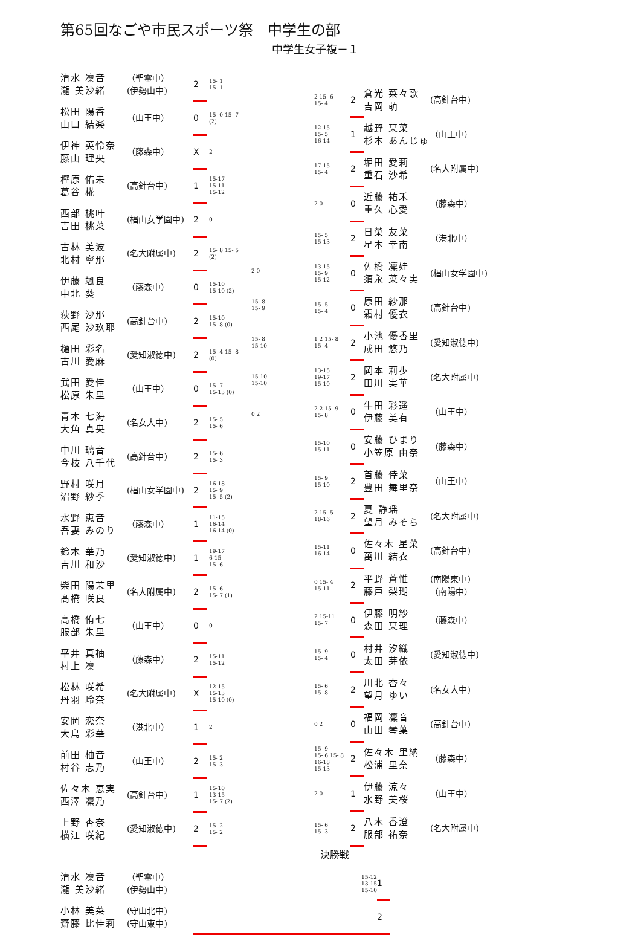第65回なごや市民スポーツ祭　中学生の部
中学生女子複－１
| 清水 凜音 瀧 美沙緒 | （聖霊中） (伊勢山中) | 2 | 15- 1 15- 1 |
| 松田 陽香 山口 結楽 | （山王中） | 0 | 15- 0 15- 7 (2) |
| 伊神 英怜奈 藤山 理央 | （藤森中） | X | 2 |
| 樫原 佑未 葛谷 椛 | (高針台中) | 1 | 15-17 15-11 15-12 |
| 西部 桃叶 吉田 桃菜 | (椙山女学園中) | 2 | 0 |
| 古林 美波 北村 寧那 | (名大附属中) | 2 | 15- 8 15- 5 (2) |
| 伊藤 颯良 中北 葵 | （藤森中） | 0 | 15-10 15-10 (2) |
| 荻野 沙那 西尾 沙玖耶 | (高針台中) | 2 | 15-10 15- 8 (0) |
| 樋田 彩名 古川 愛麻 | (愛知淑徳中) | 2 | 15- 4 15- 8 (0) |
| 武田 愛佳 松原 朱里 | （山王中） | 0 | 15- 7 15-13 (0) |
| 青木 七海 大角 真央 | (名女大中) | 2 | 15- 5 15- 6 |
| 中川 璃音 今枝 八千代 | (高針台中) | 2 | 15- 6 15- 3 |
| 野村 咲月 沼野 紗季 | (椙山女学園中) | 2 | 16-18 15- 9 15- 5 (2) |
| 水野 恵音 吾妻 みのり | （藤森中） | 1 | 11-15 16-14 16-14 (0) |
| 鈴木 華乃 吉川 和沙 | (愛知淑徳中) | 1 | 19-17 6-15 15- 6 |
| 柴田 陽茉里 髙橋 咲良 | (名大附属中) | 2 | 15- 6 15- 7 (1) |
| 高橋 侑七 服部 朱里 | （山王中） | 0 | 0 |
| 平井 真柚 村上 凜 | （藤森中） | 2 | 15-11 15-12 |
| 松林 咲希 丹羽 玲奈 | (名大附属中) | X | 12-15 15-13 15-10 (0) |
| 安岡 恋奈 大島 彩華 | （港北中） | 1 | 2 |
| 前田 柚音 村谷 志乃 | （山王中） | 2 | 15- 2 15- 3 |
| 佐々木 恵実 西澤 凜乃 | (高針台中) | 1 | 15-10 13-15 15- 7 (2) |
| 上野 杏奈 横江 咲紀 | (愛知淑徳中) | 2 | 15- 2 15- 2 |
2 0
15- 8
15- 9
15- 8
15-10
15-10
15-10
0 2
| 2 15- 6 15- 4 | 2 | 倉光 菜々歌 吉岡 萌 | (高針台中) |
| 12-15 15- 5 16-14 | 1 | 越野 栞菜 杉本 あんじゅ | （山王中） |
| 17-15 15- 4 | 2 | 堀田 愛莉 重石 沙希 | (名大附属中) |
| 2 0 | 0 | 近藤 祐禾 重久 心愛 | （藤森中） |
| 15- 5 15-13 | 2 | 日榮 友菜 星本 幸南 | （港北中） |
| 13-15 15- 9 15-12 | 0 | 佐橋 凜娃 須永 菜々実 | (椙山女学園中) |
| 15- 5 15- 4 | 0 | 原田 紗那 霜村 優衣 | (高針台中) |
| 1 2 15- 8 15- 4 | 2 | 小池 優香里 成田 悠乃 | (愛知淑徳中) |
| 13-15 19-17 15-10 | 2 | 岡本 莉歩 田川 実華 | (名大附属中) |
| 2 2 15- 9 15- 8 | 0 | 牛田 彩遥 伊藤 美有 | （山王中） |
| 15-10 15-11 | 0 | 安藤 ひまり 小笠原 由奈 | （藤森中） |
| 15- 9 15-10 | 2 | 首藤 倖菜 豊田 舞里奈 | （山王中） |
| 2 15- 5 18-16 | 2 | 夏 静瑶 望月 みそら | (名大附属中) |
| 15-11 16-14 | 0 | 佐々木 星菜 萬川 結衣 | (高針台中) |
| 0 15- 4 15-11 | 2 | 平野 蒼惟 藤戸 梨瑚 | (南陽東中) （南陽中） |
| 2 15-11 15- 7 | 0 | 伊藤 明紗 森田 栞理 | （藤森中） |
| 15- 9 15- 4 | 0 | 村井 汐織 太田 芽依 | (愛知淑徳中) |
| 15- 6 15- 8 | 2 | 川北 杏々 望月 ゆい | (名女大中) |
| 0 2 | 0 | 福岡 凜音 山田 琴葉 | (高針台中) |
| 15- 9 15- 6 15- 8 16-18 15-13 | 2 | 佐々木 里納 松浦 里奈 | （藤森中） |
| 2 0 | 1 | 伊藤 涼々 水野 美桜 | （山王中） |
| 15- 6 15- 3 | 2 | 八木 香澄 服部 祐奈 | (名大附属中) |
決勝戦
| 清水 凜音 瀧 美沙緒 | （聖霊中） (伊勢山中) | 15-12 13-15 15-10 | 1 |
| 小林 美菜 齋藤 比佳莉 | (守山北中) (守山東中) | | 2 |